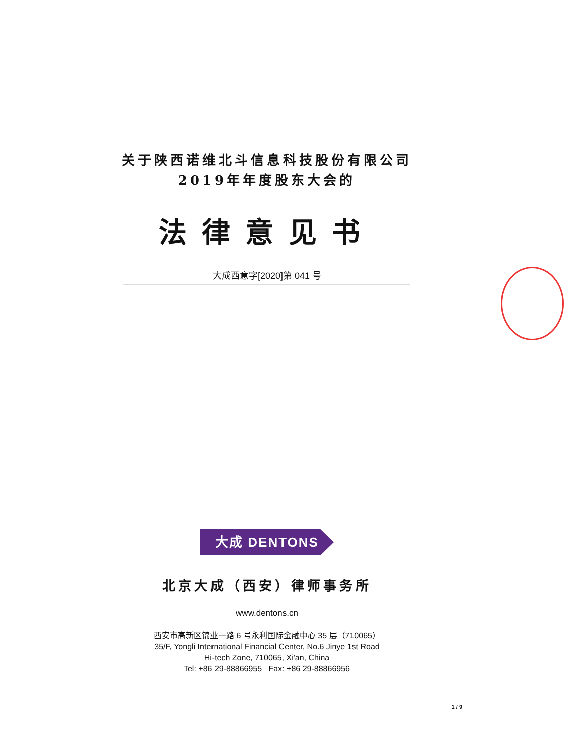关于陕西诺维北斗信息科技股份有限公司
2019年年度股东大会的
法律意见书
大成西意字[2020]第 041 号
大成 DENTONS
北京大成（西安）律师事务所
www.dentons.cn
西安市高新区锦业一路 6 号永利国际金融中心 35 层（710065）
35/F, Yongli International Financial Center, No.6 Jinye 1st Road
Hi-tech Zone, 710065, Xi'an, China
Tel: +86 29-88866955 Fax: +86 29-88866956
1 / 9